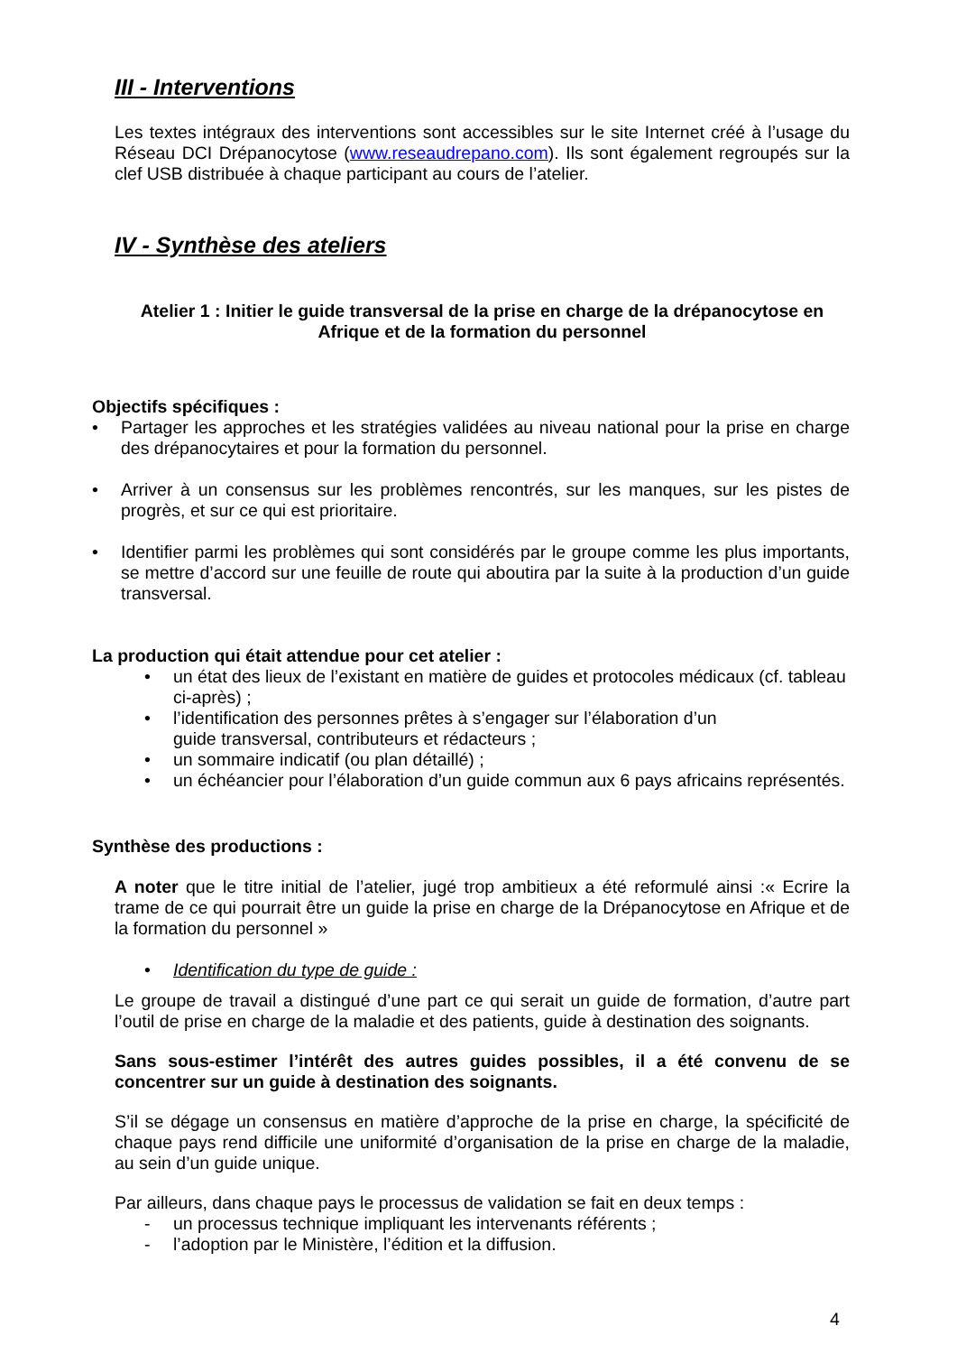III - Interventions
Les textes intégraux des interventions sont accessibles sur le site Internet créé à l’usage du Réseau DCI Drépanocytose (www.reseaudrepano.com). Ils sont également regroupés sur la clef USB distribuée à chaque participant au cours de l’atelier.
IV - Synthèse des ateliers
Atelier 1 : Initier le guide transversal de la prise en charge de la drépanocytose en Afrique et de la formation du personnel
Objectifs spécifiques :
• Partager les approches et les stratégies validées au niveau national pour la prise en charge des drépanocytaires et pour la formation du personnel.
• Arriver à un consensus sur les problèmes rencontrés, sur les manques, sur les pistes de progrès, et sur ce qui est prioritaire.
• Identifier parmi les problèmes qui sont considérés par le groupe comme les plus importants, se mettre d’accord sur une feuille de route qui aboutira par la suite à la production d’un guide transversal.
La production qui était attendue pour cet atelier :
• un état des lieux de l’existant en matière de guides et protocoles médicaux (cf. tableau ci-après) ;
• l’identification des personnes prêtes à s’engager sur l’élaboration d’un
guide transversal, contributeurs et rédacteurs ;
• un sommaire indicatif (ou plan détaillé) ;
• un échéancier pour l’élaboration d’un guide commun aux 6 pays africains représentés.
Synthèse des productions :
A noter que le titre initial de l’atelier, jugé trop ambitieux a été reformulé ainsi :« Ecrire la trame de ce qui pourrait être un guide la prise en charge de la Drépanocytose en Afrique et de la formation du personnel »
• Identification du type de guide :
Le groupe de travail a distingué d’une part ce qui serait un guide de formation, d’autre part l’outil de prise en charge de la maladie et des patients, guide à destination des soignants.
Sans sous-estimer l’intérêt des autres guides possibles, il a été convenu de se concentrer sur un guide à destination des soignants.
S’il se dégage un consensus en matière d’approche de la prise en charge, la spécificité de chaque pays rend difficile une uniformité d’organisation de la prise en charge de la maladie, au sein d’un guide unique.
Par ailleurs, dans chaque pays le processus de validation se fait en deux temps :
- un processus technique impliquant les intervenants référents ;
- l’adoption par le Ministère, l’édition et la diffusion.
4